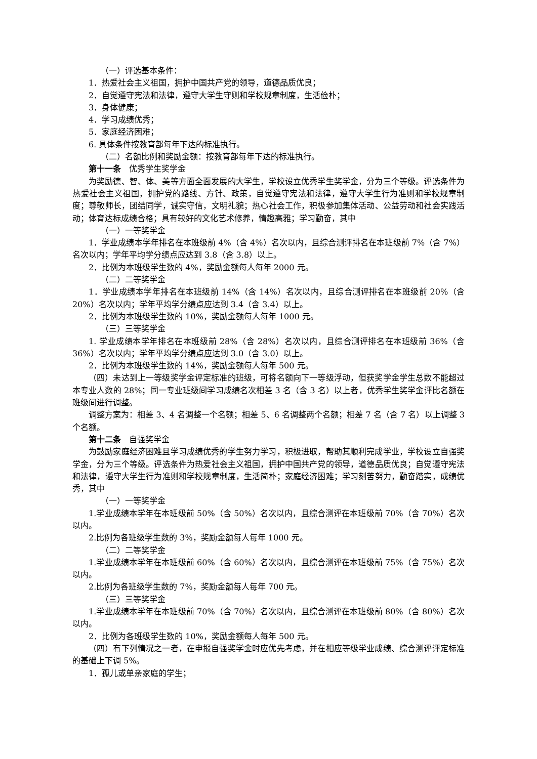（一）评选基本条件：
1．热爱社会主义祖国，拥护中国共产党的领导，道德品质优良；
2．自觉遵守宪法和法律，遵守大学生守则和学校规章制度，生活俭朴；
3．身体健康；
4．学习成绩优秀；
5．家庭经济困难；
6. 具体条件按教育部每年下达的标准执行。
（二）名额比例和奖励金额：按教育部每年下达的标准执行。
第十一条　优秀学生奖学金
为奖励德、智、体、美等方面全面发展的大学生，学校设立优秀学生奖学金，分为三个等级。评选条件为热爱社会主义祖国，拥护党的路线、方针、政策，自觉遵守宪法和法律，遵守大学生行为准则和学校规章制度；尊敬师长，团结同学，诚实守信，文明礼貌；热心社会工作，积极参加集体活动、公益劳动和社会实践活动；体育达标成绩合格；具有较好的文化艺术修养，情趣高雅；学习勤奋，其中
（一）一等奖学金
1．学业成绩本学年排名在本班级前 4%（含 4%）名次以内，且综合测评排名在本班级前 7%（含 7%）名次以内；学年平均学分绩点应达到 3.8（含 3.8）以上。
2．比例为本班级学生数的 4%，奖励金额每人每年 2000 元。
（二）二等奖学金
1．学业成绩本学年排名在本班级前 14%（含 14%）名次以内，且综合测评排名在本班级前 20%（含 20%）名次以内；学年平均学分绩点应达到 3.4（含 3.4）以上。
2．比例为本班级学生数的 10%，奖励金额每人每年 1000 元。
（三）三等奖学金
1. 学业成绩本学年排名在本班级前 28%（含 28%）名次以内，且综合测评排名在本班级前 36%（含 36%）名次以内；学年平均学分绩点应达到 3.0（含 3.0）以上。
2．比例为本班级学生数的 14%，奖励金额每人每年 500 元。
（四）未达到上一等级奖学金评定标准的班级，可将名额向下一等级浮动，但获奖学金学生总数不能超过本专业人数的 28%；同一专业班级间学习成绩名次相差 3 名（含 3 名）以上者，优秀学生奖学金评比名额在班级间进行调整。
调整方案为：相差 3、4 名调整一个名额；相差 5、6 名调整两个名额；相差 7 名（含 7 名）以上调整 3 个名额。
第十二条　自强奖学金
为鼓励家庭经济困难且学习成绩优秀的学生努力学习，积极进取，帮助其顺利完成学业，学校设立自强奖学金，分为三个等级。评选条件为热爱社会主义祖国，拥护中国共产党的领导，道德品质优良；自觉遵守宪法和法律，遵守大学生行为准则和学校规章制度，生活简朴；家庭经济困难；学习刻苦努力，勤奋踏实，成绩优秀，其中
（一）一等奖学金
1.学业成绩本学年在本班级前 50%（含 50%）名次以内，且综合测评在本班级前 70%（含 70%）名次以内。
2.比例为各班级学生数的 3%，奖励金额每人每年 1000 元。
（二）二等奖学金
1.学业成绩本学年在本班级前 60%（含 60%）名次以内，且综合测评在本班级前 75%（含 75%）名次以内。
2.比例为各班级学生数的 7%，奖励金额每人每年 700 元。
（三）三等奖学金
1.学业成绩本学年在本班级前 70%（含 70%）名次以内，且综合测评在本班级前 80%（含 80%）名次以内。
2．比例为各班级学生数的 10%，奖励金额每人每年 500 元。
（四）有下列情况之一者，在申报自强奖学金时应优先考虑，并在相应等级学业成绩、综合测评评定标准的基础上下调 5%。
1．孤儿或单亲家庭的学生；